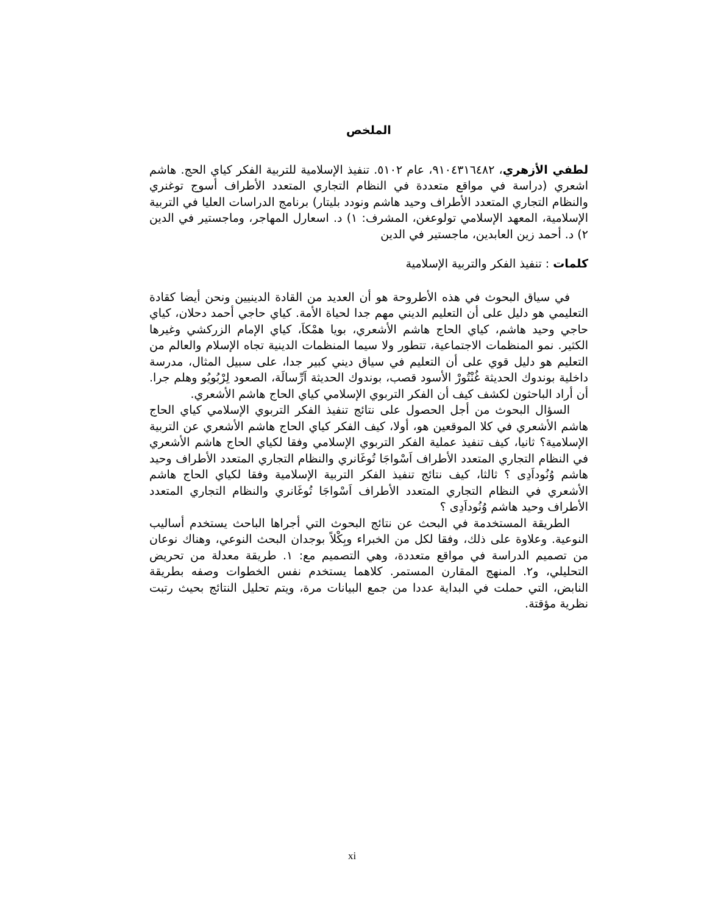الملخص
لطفي الأزهري، ٩١٠٤٣١٦٤٨٢، عام ٥١٠٢. تنفيذ الإسلامية للتربية الفكر كياي الحج. هاشم اشعري (دراسة في مواقع متعددة في النظام التجاري المتعدد الأطراف أسوج توغنري والنظام التجاري المتعدد الأطراف وحيد هاشم ونودد بليتار) برنامج الدراسات العليا في التربية الإسلامية، المعهد الإسلامي تولوعغن، المشرف: ١) د. اسعارل المهاجر، وماجستير في الدين ٢) د. أحمد زين العابدين، ماجستير في الدين
كلمات : تنفيذ الفكر والتربية الإسلامية
في سياق البحوث في هذه الأطروحة هو أن العديد من القادة الدينيين ونحن أيضا كقادة التعليمي هو دليل على أن التعليم الديني مهم جدا لحياة الأمة. كياي حاجي أحمد دحلان، كياي حاجي وحيد هاشم، كياي الحاج هاشم الأشعري، بويا همْكاَ، كياي الإمام الزركشي وغيرها الكثير. نمو المنظمات الاجتماعية، تتطور ولا سيما المنظمات الدينية تجاه الإسلام والعالم من التعليم هو دليل قوي على أن التعليم في سياق ديني كبير جدا، على سبيل المثال، مدرسة داخلية بوندوك الحديثة غُنْتُورْ الأسود قصب، بوندوك الحديثة اَرِّسالَة، الصعود لِرْبُويُو وهلم جرا. أن أراد الباحثون لكشف كيف أن الفكر التربوي الإسلامي كياي الحاج هاشم الأشعري.
السؤال البحوث من أجل الحصول على نتائج تنفيذ الفكر التربوي الإسلامي كياي الحاج هاشم الأشعري في كلا الموقعين هو، أولا، كيف الفكر كياي الحاج هاشم الأشعري عن التربية الإسلامية؟ ثانيا، كيف تنفيذ عملية الفكر التربوي الإسلامي وفقا لكياي الحاج هاشم الأشعري في النظام التجاري المتعدد الأطراف اَسْواجَا تُوغَانري والنظام التجاري المتعدد الأطراف وحيد هاشم وُنُوداَدِى ؟ ثالثا، كيف نتائج تنفيذ الفكر التربية الإسلامية وفقا لكياي الحاج هاشم الأشعري في النظام التجاري المتعدد الأطراف اَسْواجَا تُوغَانري والنظام التجاري المتعدد الأطراف وحيد هاشم وُنُوداَدِى ؟
الطريقة المستخدمة في البحث عن نتائج البحوث التي أجراها الباحث يستخدم أساليب النوعية. وعلاوة على ذلك، وفقا لكل من الخبراء وبِكْلاً بوجدان البحث النوعي، وهناك نوعان من تصميم الدراسة في مواقع متعددة، وهي التصميم مع: ١. طريقة معدلة من تحريض التحليلي، و٢. المنهج المقارن المستمر. كلاهما يستخدم نفس الخطوات وصفه بطريقة النابض، التي حملت في البداية عددا من جمع البيانات مرة، ويتم تحليل النتائج بحيث رتبت نظرية مؤقتة.
xi